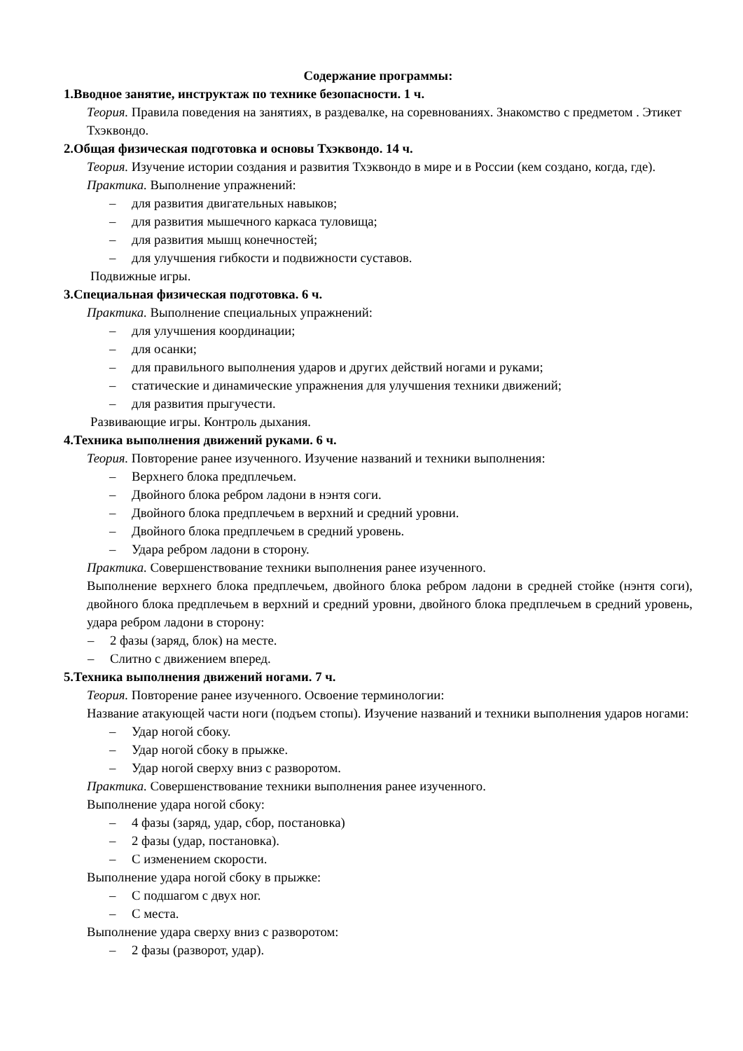Содержание программы:
1.Вводное занятие, инструктаж по технике безопасности. 1 ч.
Теория. Правила поведения на занятиях, в раздевалке, на соревнованиях. Знакомство с предметом . Этикет Тхэквондо.
2.Общая физическая подготовка и основы Тхэквондо. 14 ч.
Теория. Изучение истории создания и развития Тхэквондо в мире и в России (кем создано, когда, где).
Практика. Выполнение упражнений:
– для развития двигательных навыков;
– для развития мышечного каркаса туловища;
– для развития мышц конечностей;
– для улучшения гибкости и подвижности суставов.
Подвижные игры.
3.Специальная физическая подготовка. 6 ч.
Практика. Выполнение специальных упражнений:
– для улучшения координации;
– для осанки;
– для правильного выполнения ударов и других действий ногами и руками;
– статические и динамические упражнения для улучшения техники движений;
– для развития прыгучести.
Развивающие игры. Контроль дыхания.
4.Техника выполнения движений руками. 6 ч.
Теория. Повторение ранее изученного. Изучение названий и техники выполнения:
– Верхнего блока предплечьем.
– Двойного блока ребром ладони в нэнтя соги.
– Двойного блока предплечьем в верхний и средний уровни.
– Двойного блока предплечьем в средний уровень.
– Удара ребром ладони в сторону.
Практика. Совершенствование техники выполнения ранее изученного.
Выполнение верхнего блока предплечьем, двойного блока ребром ладони в средней стойке (нэнтя соги), двойного блока предплечьем в верхний и средний уровни, двойного блока предплечьем в средний уровень, удара ребром ладони в сторону:
– 2 фазы (заряд, блок) на месте.
– Слитно с движением вперед.
5.Техника выполнения движений ногами. 7 ч.
Теория. Повторение ранее изученного. Освоение терминологии:
Название атакующей части ноги (подъем стопы). Изучение названий и техники выполнения ударов ногами:
– Удар ногой сбоку.
– Удар ногой сбоку в прыжке.
– Удар ногой сверху вниз с разворотом.
Практика. Совершенствование техники выполнения ранее изученного.
Выполнение удара ногой сбоку:
– 4 фазы (заряд, удар, сбор, постановка)
– 2 фазы (удар, постановка).
– С изменением скорости.
Выполнение удара ногой сбоку в прыжке:
– С подшагом с двух ног.
– С места.
Выполнение удара сверху вниз с разворотом:
– 2 фазы (разворот, удар).